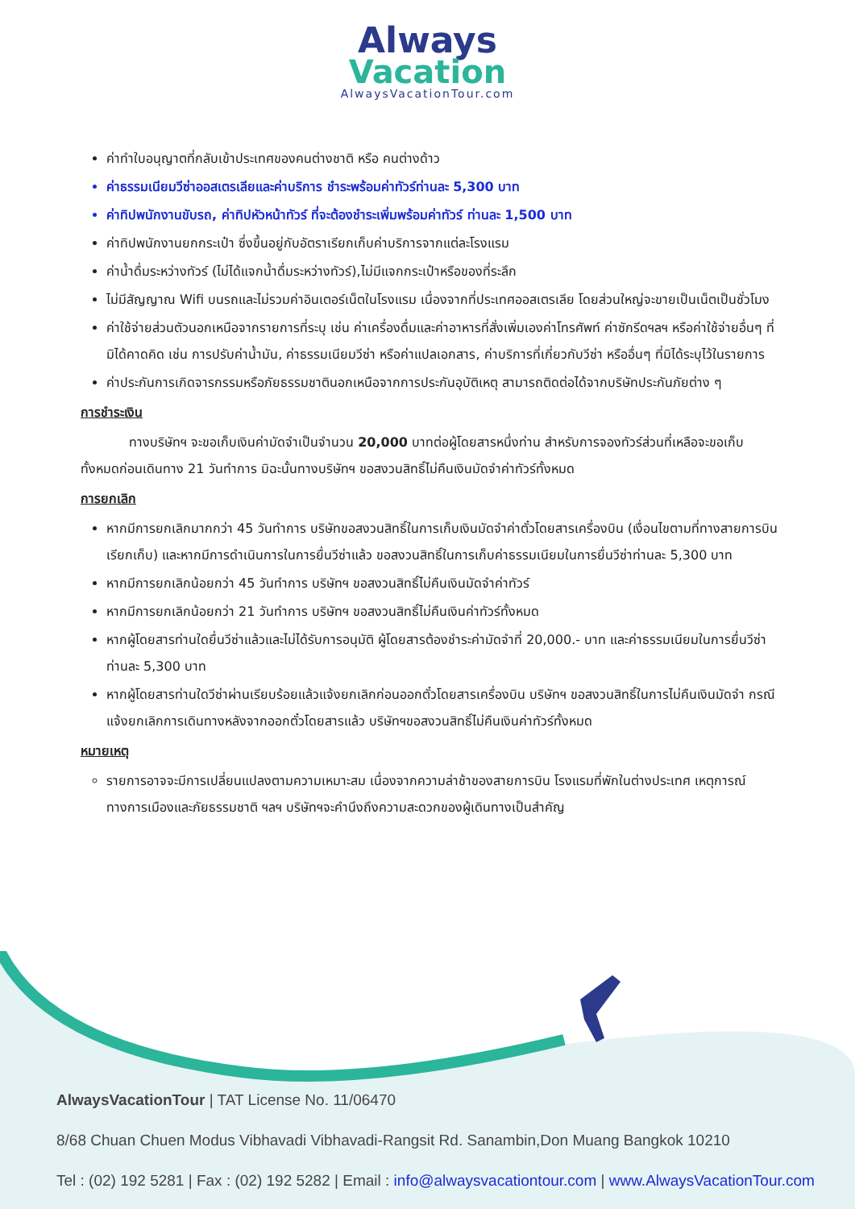Always
Vacation
AlwaysVacationTour.com
ค่าทำใบอนุญาตที่กลับเข้าประเทศของคนต่างชาติ หรือ คนต่างด้าว
ค่าธรรมเนียมวีซ่าออสเตรเลียและค่าบริการ ชำระพร้อมค่าทัวร์ท่านละ 5,300 บาท
ค่าทิปพนักงานขับรถ, ค่าทิปหัวหน้าทัวร์ ที่จะต้องชำระเพิ่มพร้อมค่าทัวร์ ท่านละ 1,500 บาท
ค่าทิปพนักงานยกกระเป๋า ซึ่งขึ้นอยู่กับอัตราเรียกเก็บค่าบริการจากแต่ละโรงแรม
ค่าน้ำดื่มระหว่างทัวร์ (ไม่ได้แจกน้ำดื่มระหว่างทัวร์),ไม่มีแจกกระเป๋าหรือของที่ระลึก
ไม่มีสัญญาณ Wifi บนรถและไม่รวมค่าอินเตอร์เน็ตในโรงแรม เนื่องจากที่ประเทศออสเตรเลีย โดยส่วนใหญ่จะขายเป็นเน็ตเป็นชั่วโมง
ค่าใช้จ่ายส่วนตัวนอกเหนือจากรายการที่ระบุ เช่น ค่าเครื่องดื่มและค่าอาหารที่สั่งเพิ่มเองค่าโทรศัพท์ ค่าซักรีดฯลฯ หรือค่าใช้จ่ายอื่นๆ ที่มิได้คาดคิด เช่น การปรับค่าน้ำมัน, ค่าธรรมเนียมวีซ่า หรือค่าแปลเอกสาร, ค่าบริการที่เกี่ยวกับวีซ่า หรืออื่นๆ ที่มิได้ระบุไว้ในรายการ
ค่าประกันการเกิดจารกรรมหรือภัยธรรมชาตินอกเหนือจากการประกันอุบัติเหตุ สามารถติดต่อได้จากบริษัทประกันภัยต่าง ๆ
การชำระเงิน
ทางบริษัทฯ จะขอเก็บเงินค่ามัดจำเป็นจำนวน 20,000 บาทต่อผู้โดยสารหนึ่งท่าน สำหรับการจองทัวร์ส่วนที่เหลือจะขอเก็บทั้งหมดก่อนเดินทาง 21 วันทำการ มิฉะนั้นทางบริษัทฯ ขอสงวนสิทธิ์ไม่คืนเงินมัดจำค่าทัวร์ทั้งหมด
การยกเลิก
หากมีการยกเลิกมากกว่า 45 วันทำการ บริษัทขอสงวนสิทธิ์ในการเก็บเงินมัดจำค่าตั๋วโดยสารเครื่องบิน (เงื่อนไขตามที่ทางสายการบินเรียกเก็บ) และหากมีการดำเนินการในการยื่นวีซ่าแล้ว ขอสงวนสิทธิ์ในการเก็บค่าธรรมเนียมในการยื่นวีซ่าท่านละ 5,300 บาท
หากมีการยกเลิกน้อยกว่า 45 วันทำการ บริษัทฯ ขอสงวนสิทธิ์ไม่คืนเงินมัดจำค่าทัวร์
หากมีการยกเลิกน้อยกว่า 21 วันทำการ บริษัทฯ ขอสงวนสิทธิ์ไม่คืนเงินค่าทัวร์ทั้งหมด
หากผู้โดยสารท่านใดยื่นวีซ่าแล้วและไม่ได้รับการอนุมัติ ผู้โดยสารต้องชำระค่ามัดจำที่ 20,000.- บาท และค่าธรรมเนียมในการยื่นวีซ่าท่านละ 5,300 บาท
หากผู้โดยสารท่านใดวีซ่าผ่านเรียบร้อยแล้วแจ้งยกเลิกก่อนออกตั๋วโดยสารเครื่องบิน บริษัทฯ ขอสงวนสิทธิ์ในการไม่คืนเงินมัดจำ กรณีแจ้งยกเลิกการเดินทางหลังจากออกตั๋วโดยสารแล้ว บริษัทฯขอสงวนสิทธิ์ไม่คืนเงินค่าทัวร์ทั้งหมด
หมายเหตุ
รายการอาจจะมีการเปลี่ยนแปลงตามความเหมาะสม เนื่องจากความล่าช้าของสายการบิน โรงแรมที่พักในต่างประเทศ เหตุการณ์ทางการเมืองและภัยธรรมชาติ ฯลฯ บริษัทฯจะคำนึงถึงความสะดวกของผู้เดินทางเป็นสำคัญ
AlwaysVacationTour | TAT License No. 11/06470
8/68 Chuan Chuen Modus Vibhavadi Vibhavadi-Rangsit Rd. Sanambin,Don Muang Bangkok 10210
Tel : (02) 192 5281 | Fax : (02) 192 5282 | Email : info@alwaysvacationtour.com | www.AlwaysVacationTour.com